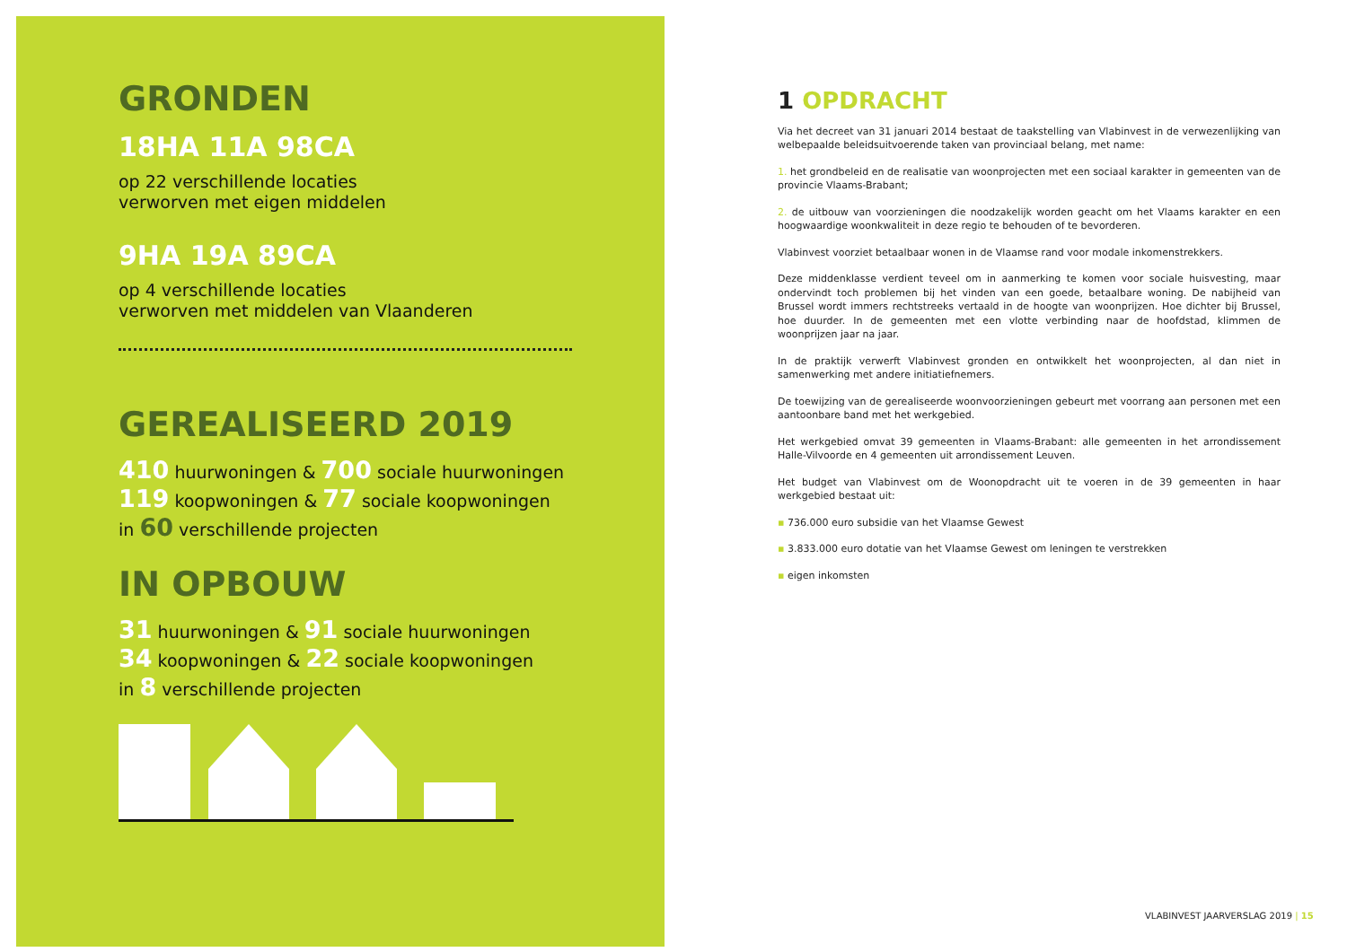GRONDEN
18HA 11A 98CA
op 22 verschillende locaties
verworven met eigen middelen
9HA 19A 89CA
op 4 verschillende locaties
verworven met middelen van Vlaanderen
GEREALISEERD 2019
410 huurwoningen & 700 sociale huurwoningen
119 koopwoningen & 77 sociale koopwoningen
in 60 verschillende projecten
IN OPBOUW
31 huurwoningen & 91 sociale huurwoningen
34 koopwoningen & 22 sociale koopwoningen
in 8 verschillende projecten
1 OPDRACHT
Via het decreet van 31 januari 2014 bestaat de taakstelling van Vlabinvest in de verwezenlijking van welbepaalde beleidsuitvoerende taken van provinciaal belang, met name:
1. het grondbeleid en de realisatie van woonprojecten met een sociaal karakter in gemeenten van de provincie Vlaams-Brabant;
2. de uitbouw van voorzieningen die noodzakelijk worden geacht om het Vlaams karakter en een hoogwaardige woonkwaliteit in deze regio te behouden of te bevorderen.
Vlabinvest voorziet betaalbaar wonen in de Vlaamse rand voor modale inkomenstrekkers.
Deze middenklasse verdient teveel om in aanmerking te komen voor sociale huisvesting, maar ondervindt toch problemen bij het vinden van een goede, betaalbare woning. De nabijheid van Brussel wordt immers rechtstreeks vertaald in de hoogte van woonprijzen. Hoe dichter bij Brussel, hoe duurder. In de gemeenten met een vlotte verbinding naar de hoofdstad, klimmen de woonprijzen jaar na jaar.
In de praktijk verwerft Vlabinvest gronden en ontwikkelt het woonprojecten, al dan niet in samenwerking met andere initiatiefnemers.
De toewijzing van de gerealiseerde woonvoorzieningen gebeurt met voorrang aan personen met een aantoonbare band met het werkgebied.
Het werkgebied omvat 39 gemeenten in Vlaams-Brabant: alle gemeenten in het arrondissement Halle-Vilvoorde en 4 gemeenten uit arrondissement Leuven.
Het budget van Vlabinvest om de Woonopdracht uit te voeren in de 39 gemeenten in haar werkgebied bestaat uit:
▪ 736.000 euro subsidie van het Vlaamse Gewest
▪ 3.833.000 euro dotatie van het Vlaamse Gewest om leningen te verstrekken
▪ eigen inkomsten
VLABINVEST JAARVERSLAG 2019 | 15